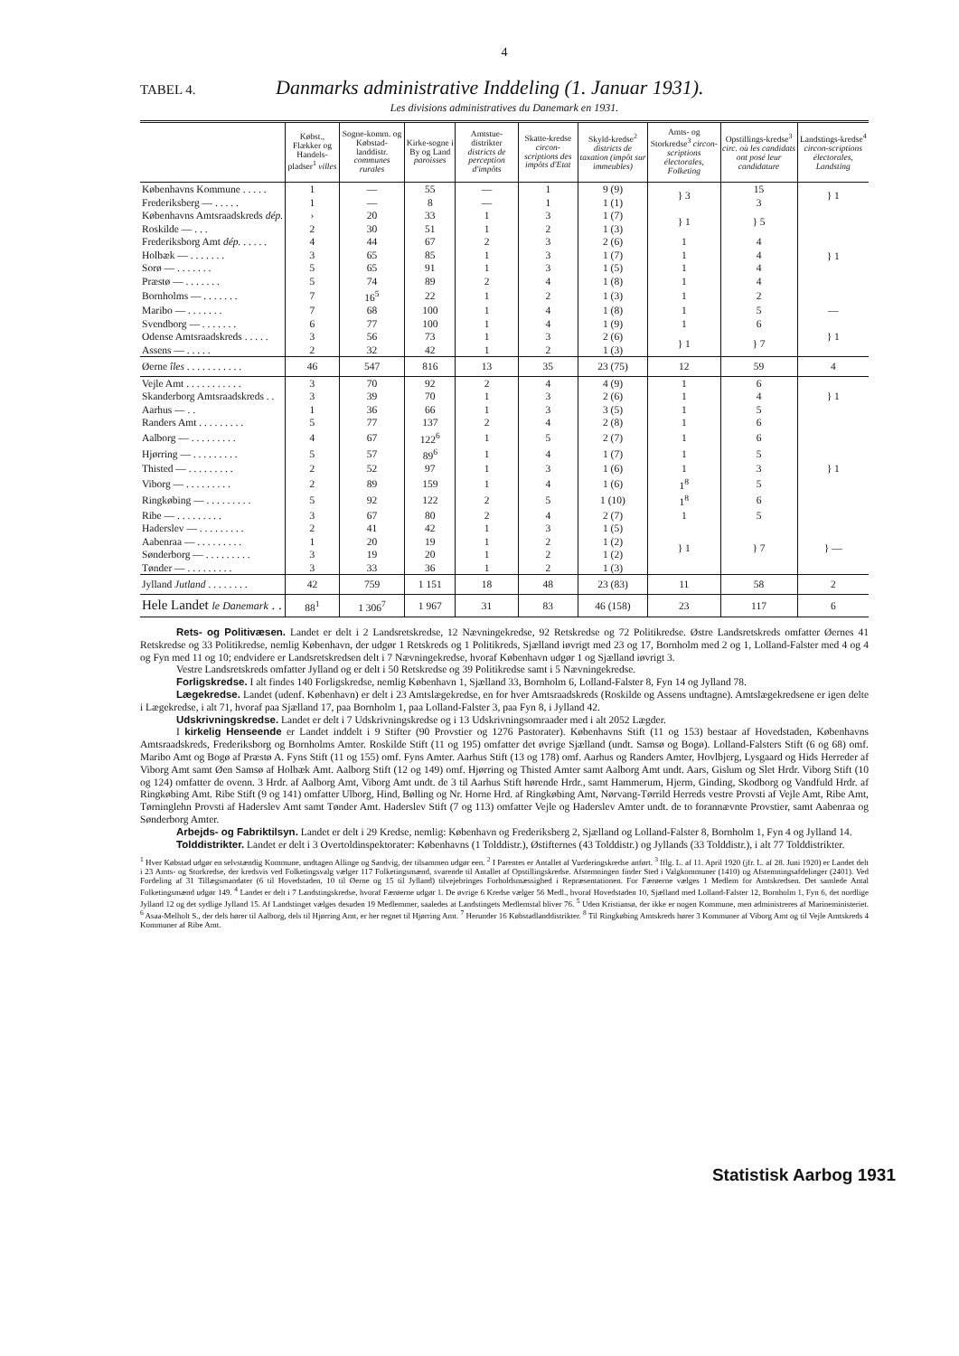4
TABEL 4. Danmarks administrative Inddeling (1. Januar 1931).
Les divisions administratives du Danemark en 1931.
| | Købst., Flækker og Handels-pladser<sup>1</sup> villes | Sogne-komm. og Købstad-landdistr. communes rurales | Kirke-sogne i By og Land paroisses | Amtstue-distrikter districts de perception d'impôts | Skatte-kredse circon-scriptions des impôts d'Etat | Skyld-kredse<sup>2</sup> districts de taxation (impôt sur immeubles) | Amts- og Storkredse<sup>3</sup> circon-scriptions électorales, Folketing | Opstillings-kredse<sup>3</sup> circ. où les candidats ont posé leur candidature | Landstings-kredse<sup>4</sup> circon-scriptions électorales, Landsting |
| --- | --- | --- | --- | --- | --- | --- | --- | --- | --- |
| Københavns Kommune . . . . . | 1 | — | 55 | — | 1 | 9 (9) | } 3 | 15 | } 1 |
| Frederiksberg — . . . . . | 1 | — | 8 | — | 1 | 1 (1) | | 3 | |
| Københavns Amtsraadskreds dép. | › | 20 | 33 | 1 | 3 | 1 (7) | } 1 | } 5 | } 1 |
| Roskilde — . . . | 2 | 30 | 51 | 1 | 2 | 1 (3) | | | |
| Frederiksborg Amt dép. . . . . . | 4 | 44 | 67 | 2 | 3 | 2 (6) | 1 | 4 | |
| Holbæk — . . . . . . . | 3 | 65 | 85 | 1 | 3 | 1 (7) | 1 | 4 | |
| Sorø — . . . . . . . | 5 | 65 | 91 | 1 | 3 | 1 (5) | 1 | 4 | |
| Præstø — . . . . . . . | 5 | 74 | 89 | 2 | 4 | 1 (8) | 1 | 4 | |
| Bornholms — . . . . . . . | 7 | 16<sup>5</sup> | 22 | 1 | 2 | 1 (3) | 1 | 2 | |
| Maribo — . . . . . . . | 7 | 68 | 100 | 1 | 4 | 1 (8) | 1 | 5 | — |
| Svendborg — . . . . . . . | 6 | 77 | 100 | 1 | 4 | 1 (9) | 1 | 6 | } 1 |
| Odense Amtsraadskreds . . . . . | 3 | 56 | 73 | 1 | 3 | 2 (6) | } 1 | } 7 | |
| Assens — . . . . . | 2 | 32 | 42 | 1 | 2 | 1 (3) | | | |
| Øerne îles . . . . . . . . . . . | 46 | 547 | 816 | 13 | 35 | 23 (75) | 12 | 59 | 4 |
| Vejle Amt . . . . . . . . . . . | 3 | 70 | 92 | 2 | 4 | 4 (9) | 1 | 6 | } 1 |
| Skanderborg Amtsraadskreds . . | 3 | 39 | 70 | 1 | 3 | 2 (6) | 1 | 4 | |
| Aarhus — . . | 1 | 36 | 66 | 1 | 3 | 3 (5) | 1 | 5 | |
| Randers Amt . . . . . . . . . | 5 | 77 | 137 | 2 | 4 | 2 (8) | 1 | 6 | } 1 |
| Aalborg — . . . . . . . . . | 4 | 67 | 122<sup>6</sup> | 1 | 5 | 2 (7) | 1 | 6 | |
| Hjørring — . . . . . . . . . | 5 | 57 | 89<sup>6</sup> | 1 | 4 | 1 (7) | 1 | 5 | |
| Thisted — . . . . . . . . . | 2 | 52 | 97 | 1 | 3 | 1 (6) | 1 | 3 | |
| Viborg — . . . . . . . . . | 2 | 89 | 159 | 1 | 4 | 1 (6) | 1<sup>8</sup> | 5 | |
| Ringkøbing — . . . . . . . . . | 5 | 92 | 122 | 2 | 5 | 1 (10) | 1<sup>8</sup> | 6 | |
| Ribe — . . . . . . . . . | 3 | 67 | 80 | 2 | 4 | 2 (7) | 1 | 5 | |
| Haderslev — . . . . . . . . . | 2 | 41 | 42 | 1 | 3 | 1 (5) | } 1 | } 7 | } — |
| Aabenraa — . . . . . . . . . | 1 | 20 | 19 | 1 | 2 | 1 (2) | | | |
| Sønderborg — . . . . . . . . . | 3 | 19 | 20 | 1 | 2 | 1 (2) | | | |
| Tønder — . . . . . . . . . | 3 | 33 | 36 | 1 | 2 | 1 (3) | | | |
| Jylland Jutland . . . . . . . . | 42 | 759 | 1 151 | 18 | 48 | 23 (83) | 11 | 58 | 2 |
| Hele Landet le Danemark . . | 88<sup>1</sup> | 1 306<sup>7</sup> | 1 967 | 31 | 83 | 46 (158) | 23 | 117 | 6 |
Rets- og Politivæsen. Landet er delt i 2 Landsretskredse, 12 Nævningekredse, 92 Retskredse og 72 Politikredse. Østre Landsretskreds omfatter Øernes 41 Retskredse og 33 Politikredse, nemlig København, der udgør 1 Retskreds og 1 Politikreds, Sjælland iøvrigt med 23 og 17, Bornholm med 2 og 1, Lolland-Falster med 4 og 4 og Fyn med 11 og 10; endvidere er Landsretskredsen delt i 7 Nævningekredse, hvoraf København udgør 1 og Sjælland iøvrigt 3.
Vestre Landsretskreds omfatter Jylland og er delt i 50 Retskredse og 39 Politikredse samt i 5 Nævningekredse.
Forligskredse. I alt findes 140 Forligskredse, nemlig København 1, Sjælland 33, Bornholm 6, Lolland-Falster 8, Fyn 14 og Jylland 78.
Lægekredse. Landet (udenf. København) er delt i 23 Amtslægekredse, en for hver Amtsraadskreds (Roskilde og Assens undtagne). Amtslægekredsene er igen delte i Lægekredse, i alt 71, hvoraf paa Sjælland 17, paa Bornholm 1, paa Lolland-Falster 3, paa Fyn 8, i Jylland 42.
Udskrivningskredse. Landet er delt i 7 Udskrivningskredse og i 13 Udskrivningsomraader med i alt 2052 Lægder.
I kirkelig Henseende er Landet inddelt i 9 Stifter (90 Provstier og 1276 Pastorater). Københavns Stift (11 og 153) bestaar af Hovedstaden, Københavns Amtsraadskreds, Frederiksborg og Bornholms Amter. Roskilde Stift (11 og 195) omfatter det øvrige Sjælland (undt. Samsø og Bogø). Lolland-Falsters Stift (6 og 68) omf. Maribo Amt og Bogø af Præstø A. Fyns Stift (11 og 155) omf. Fyns Amter. Aarhus Stift (13 og 178) omf. Aarhus og Randers Amter, Hovlbjerg, Lysgaard og Hids Herreder af Viborg Amt samt Øen Samsø af Holbæk Amt. Aalborg Stift (12 og 149) omf. Hjørring og Thisted Amter samt Aalborg Amt undt. Aars, Gislum og Slet Hrdr. Viborg Stift (10 og 124) omfatter de ovenn. 3 Hrdr. af Aalborg Amt, Viborg Amt undt. de 3 til Aarhus Stift hørende Hrdr., samt Hammerum, Hjerm, Ginding, Skodborg og Vandfuld Hrdr. af Ringkøbing Amt. Ribe Stift (9 og 141) omfatter Ulborg, Hind, Bølling og Nr. Horne Hrd. af Ringkøbing Amt, Nørvang-Tørrild Herreds vestre Provsti af Vejle Amt, Ribe Amt, Tørninglehn Provsti af Haderslev Amt samt Tønder Amt. Haderslev Stift (7 og 113) omfatter Vejle og Haderslev Amter undt. de to forannævnte Provstier, samt Aabenraa og Sønderborg Amter.
Arbejds- og Fabriktilsyn. Landet er delt i 29 Kredse, nemlig: København og Frederiksberg 2, Sjælland og Lolland-Falster 8, Bornholm 1, Fyn 4 og Jylland 14.
Tolddistrikter. Landet er delt i 3 Overtoldinspektorater: Københavns (1 Tolddistr.), Østifternes (43 Tolddistr.) og Jyllands (33 Tolddistr.), i alt 77 Tolddistrikter.
<sup>1</sup> Hver Købstad udgør en selvstændig Kommune, undtagen Allinge og Sandvig, der tilsammen udgør een. <sup>2</sup> I Parentes er Antallet af Vurderingskredse anført. <sup>3</sup> Iflg. L. af 11. April 1920 (jfr. L. af 28. Juni 1920) er Landet delt i 23 Amts- og Storkredse, der kredsvis ved Folketingsvalg vælger 117 Folketingsmænd, svarende til Antallet af Opstillingskredse. Afstemningen finder Sted i Valgkommuner (1410) og Afstemningsafdelinger (2401). Ved Fordeling af 31 Tillægsmandater (6 til Hovedstaden, 10 til Øerne og 15 til Jylland) tilvejebringes Forholdsmæssighed i Repræsentationen. For Færøerne vælges 1 Medlem for Amtskredsen. Det samlede Antal Folketingsmænd udgør 149. <sup>4</sup> Landet er delt i 7 Landstingskredse, hvoraf Færøerne udgør 1. De øvrige 6 Kredse vælger 56 Medl., hvoraf Hovedstaden 10, Sjælland med Lolland-Falster 12, Bornholm 1, Fyn 6, det nordlige Jylland 12 og det sydlige Jylland 15. Af Landstinget vælges desuden 19 Medlemmer, saaledes at Landstingets Medlemstal bliver 76. <sup>5</sup> Uden Kristiansø, der ikke er nogen Kommune, men administreres af Marineministeriet. <sup>6</sup> Asaa-Melholt S., der dels hører til Aalborg, dels til Hjørring Amt, er her regnet til Hjørring Amt. <sup>7</sup> Herunder 16 Købstadlanddistrikter. <sup>8</sup> Til Ringkøbing Amtskreds hører 3 Kommuner af Viborg Amt og til Vejle Amtskreds 4 Kommuner af Ribe Amt.
Statistisk Aarbog 1931